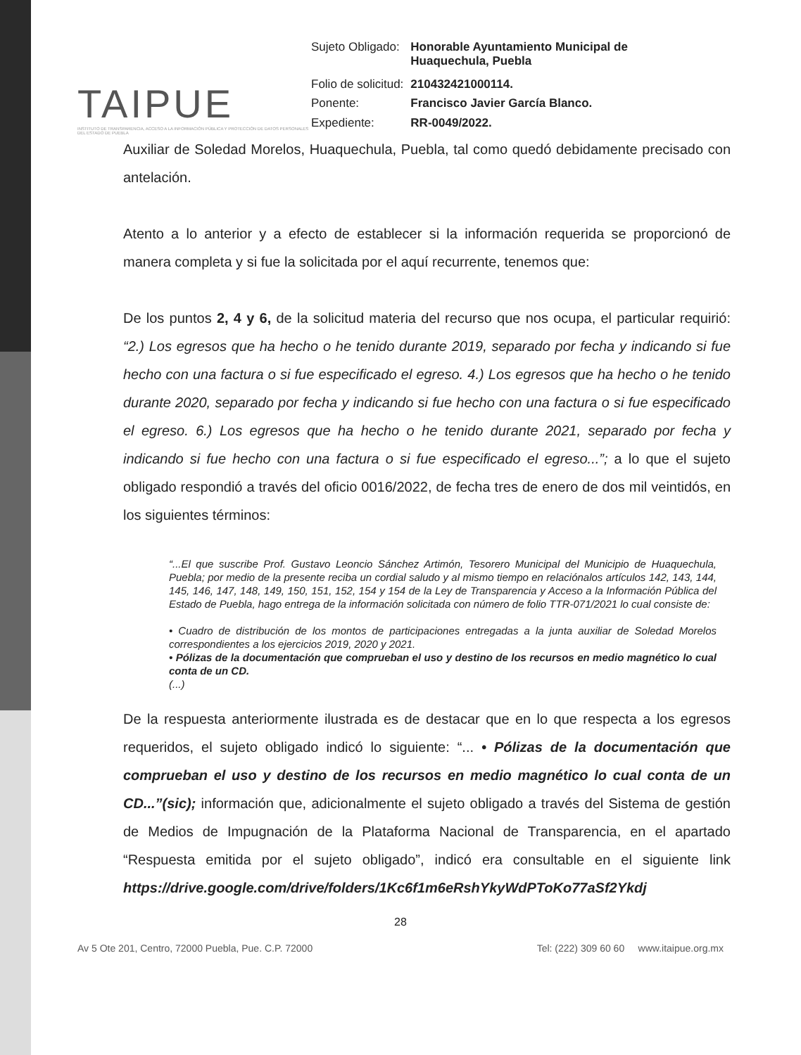TAIPUE
INSTITUTO DE TRANSPARENCIA, ACCESO A LA INFORMACIÓN PÚBLICA Y PROTECCIÓN DE DATOS PERSONALES DEL ESTADO DE PUEBLA
| Sujeto Obligado: | Honorable Ayuntamiento Municipal de Huaquechula, Puebla |
| Folio de solicitud: | 210432421000114. |
| Ponente: | Francisco Javier García Blanco. |
| Expediente: | RR-0049/2022. |
Auxiliar de Soledad Morelos, Huaquechula, Puebla, tal como quedó debidamente precisado con antelación.
Atento a lo anterior y a efecto de establecer si la información requerida se proporcionó de manera completa y si fue la solicitada por el aquí recurrente, tenemos que:
De los puntos 2, 4 y 6, de la solicitud materia del recurso que nos ocupa, el particular requirió: “2.) Los egresos que ha hecho o he tenido durante 2019, separado por fecha y indicando si fue hecho con una factura o si fue especificado el egreso. 4.) Los egresos que ha hecho o he tenido durante 2020, separado por fecha y indicando si fue hecho con una factura o si fue especificado el egreso. 6.) Los egresos que ha hecho o he tenido durante 2021, separado por fecha y indicando si fue hecho con una factura o si fue especificado el egreso...”; a lo que el sujeto obligado respondió a través del oficio 0016/2022, de fecha tres de enero de dos mil veintidós, en los siguientes términos:
“...El que suscribe Prof. Gustavo Leoncio Sánchez Artimón, Tesorero Municipal del Municipio de Huaquechula, Puebla; por medio de la presente reciba un cordial saludo y al mismo tiempo en relaciónalos artículos 142, 143, 144, 145, 146, 147, 148, 149, 150, 151, 152, 154 y 154 de la Ley de Transparencia y Acceso a la Información Pública del Estado de Puebla, hago entrega de la información solicitada con número de folio TTR-071/2021 lo cual consiste de:
• Cuadro de distribución de los montos de participaciones entregadas a la junta auxiliar de Soledad Morelos correspondientes a los ejercicios 2019, 2020 y 2021.
• Pólizas de la documentación que comprueban el uso y destino de los recursos en medio magnético lo cual conta de un CD.
(...)
De la respuesta anteriormente ilustrada es de destacar que en lo que respecta a los egresos requeridos, el sujeto obligado indicó lo siguiente: “... • Pólizas de la documentación que comprueban el uso y destino de los recursos en medio magnético lo cual conta de un CD...”(sic); información que, adicionalmente el sujeto obligado a través del Sistema de gestión de Medios de Impugnación de la Plataforma Nacional de Transparencia, en el apartado “Respuesta emitida por el sujeto obligado”, indicó era consultable en el siguiente link https://drive.google.com/drive/folders/1Kc6f1m6eRshYkyWdPToKo77aSf2Ykdj
28
Av 5 Ote 201, Centro, 72000 Puebla, Pue. C.P. 72000 Tel: (222) 309 60 60 www.itaipue.org.mx